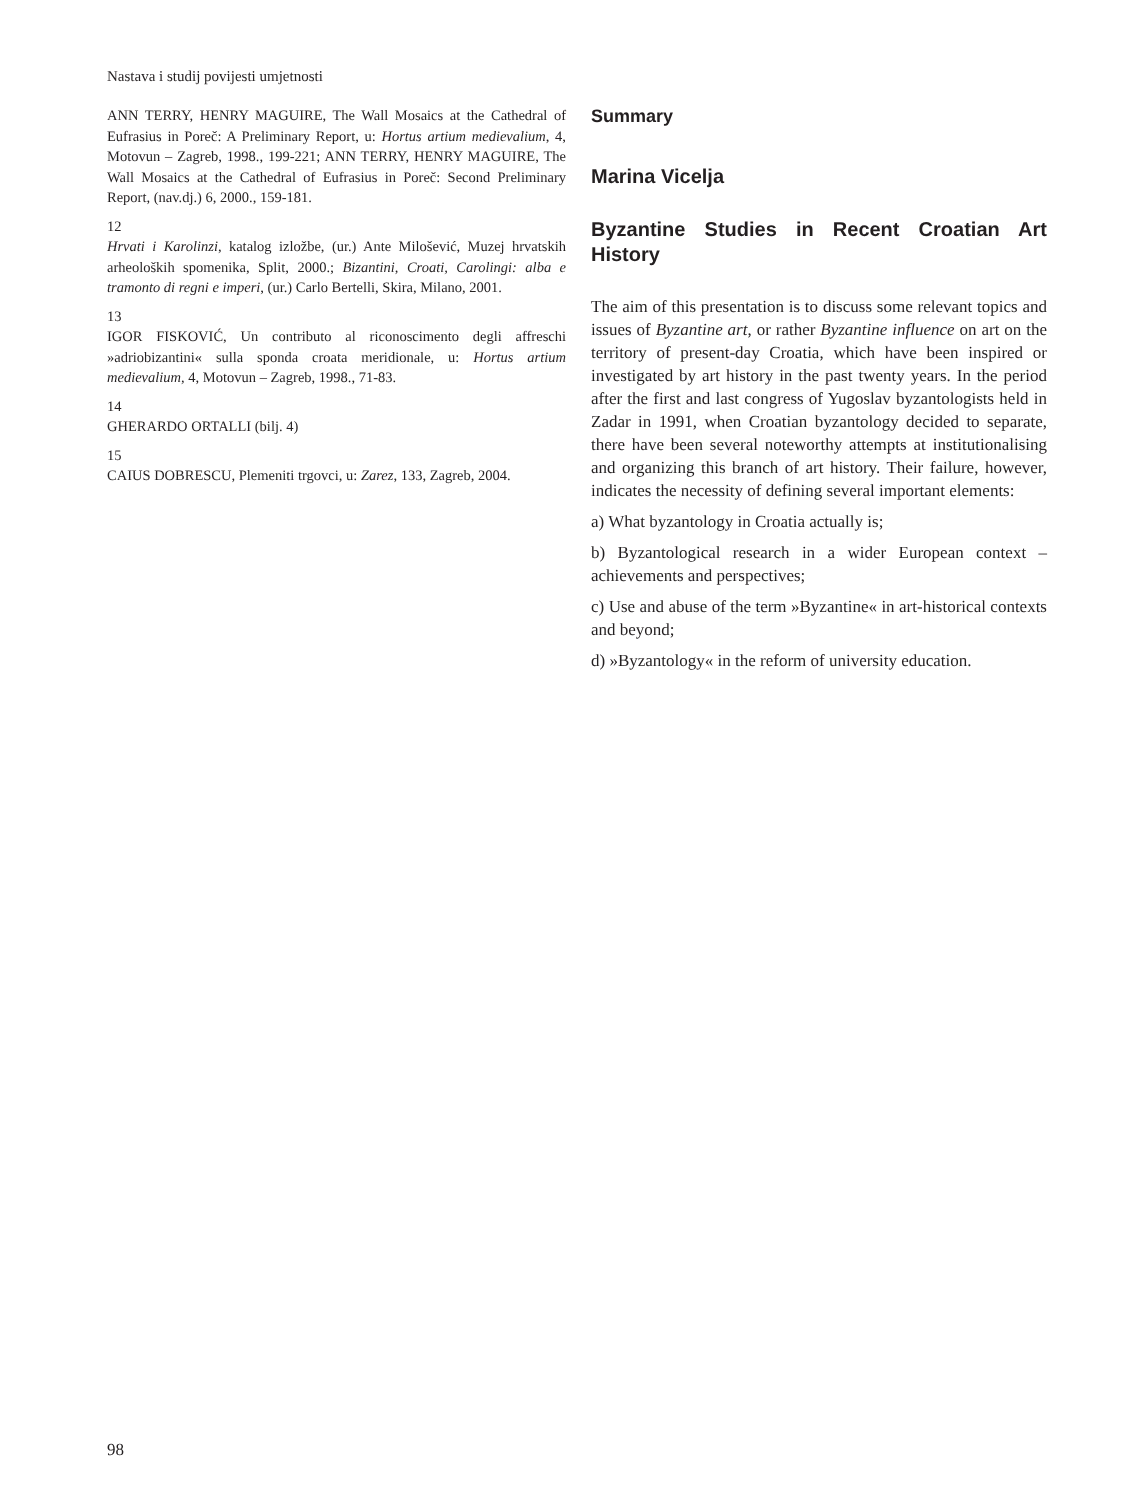Nastava i studij povijesti umjetnosti
ANN TERRY, HENRY MAGUIRE, The Wall Mosaics at the Cathedral of Eufrasius in Poreč: A Preliminary Report, u: Hortus artium medievalium, 4, Motovun – Zagreb, 1998., 199-221; ANN TERRY, HENRY MAGUIRE, The Wall Mosaics at the Cathedral of Eufrasius in Poreč: Second Preliminary Report, (nav.dj.) 6, 2000., 159-181.
12
Hrvati i Karolinzi, katalog izložbe, (ur.) Ante Milošević, Muzej hrvatskih arheoloških spomenika, Split, 2000.; Bizantini, Croati, Carolingi: alba e tramonto di regni e imperi, (ur.) Carlo Bertelli, Skira, Milano, 2001.
13
IGOR FISKOVIĆ, Un contributo al riconoscimento degli affreschi »adriobizantini« sulla sponda croata meridionale, u: Hortus artium medievalium, 4, Motovun – Zagreb, 1998., 71-83.
14
GHERARDO ORTALLI (bilj. 4)
15
CAIUS DOBRESCU, Plemeniti trgovci, u: Zarez, 133, Zagreb, 2004.
Summary
Marina Vicelja
Byzantine Studies in Recent Croatian Art History
The aim of this presentation is to discuss some relevant topics and issues of Byzantine art, or rather Byzantine influence on art on the territory of present-day Croatia, which have been inspired or investigated by art history in the past twenty years. In the period after the first and last congress of Yugoslav byzantologists held in Zadar in 1991, when Croatian byzantology decided to separate, there have been several noteworthy attempts at institutionalising and organizing this branch of art history. Their failure, however, indicates the necessity of defining several important elements:
a) What byzantology in Croatia actually is;
b) Byzantological research in a wider European context – achievements and perspectives;
c) Use and abuse of the term »Byzantine« in art-historical contexts and beyond;
d) »Byzantology« in the reform of university education.
98